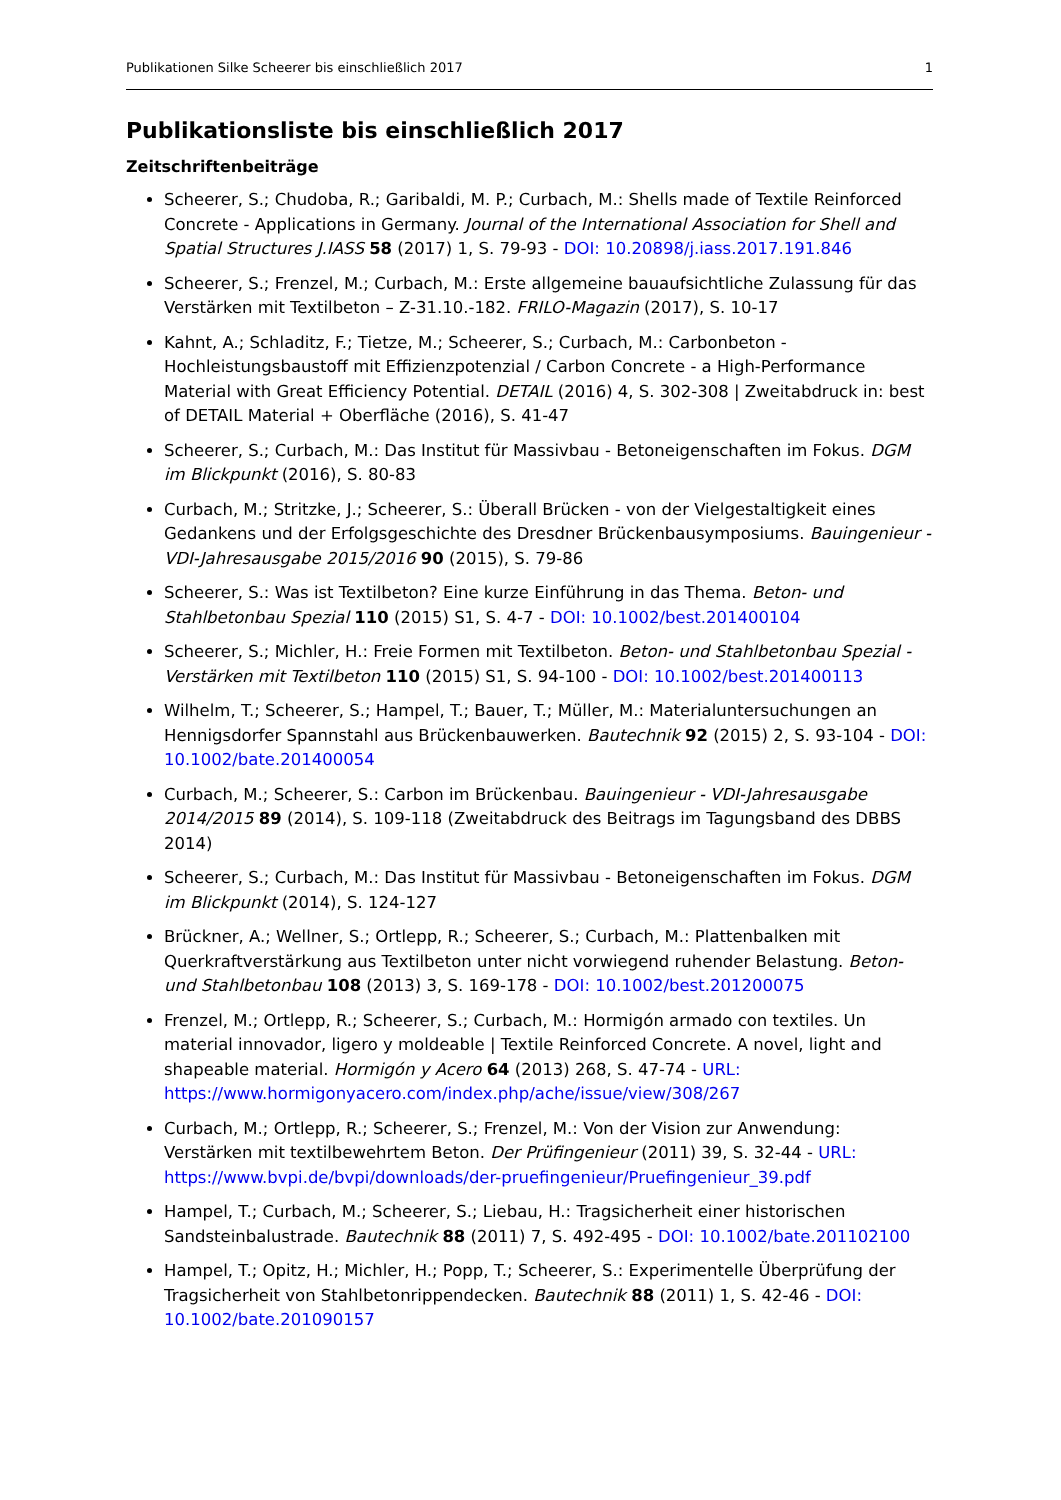Publikationen Silke Scheerer bis einschließlich 2017 1
Publikationsliste bis einschließlich 2017
Zeitschriftenbeiträge
Scheerer, S.; Chudoba, R.; Garibaldi, M. P.; Curbach, M.: Shells made of Textile Reinforced Concrete - Applications in Germany. Journal of the International Association for Shell and Spatial Structures J.IASS 58 (2017) 1, S. 79-93 - DOI: 10.20898/j.iass.2017.191.846
Scheerer, S.; Frenzel, M.; Curbach, M.: Erste allgemeine bauaufsichtliche Zulassung für das Verstärken mit Textilbeton – Z-31.10.-182. FRILO-Magazin (2017), S. 10-17
Kahnt, A.; Schladitz, F.; Tietze, M.; Scheerer, S.; Curbach, M.: Carbonbeton - Hochleistungsbaustoff mit Effizienzpotenzial / Carbon Concrete - a High-Performance Material with Great Efficiency Potential. DETAIL (2016) 4, S. 302-308 | Zweitabdruck in: best of DETAIL Material + Oberfläche (2016), S. 41-47
Scheerer, S.; Curbach, M.: Das Institut für Massivbau - Betoneigenschaften im Fokus. DGM im Blickpunkt (2016), S. 80-83
Curbach, M.; Stritzke, J.; Scheerer, S.: Überall Brücken - von der Vielgestaltigkeit eines Gedankens und der Erfolgsgeschichte des Dresdner Brückenbausymposiums. Bauingenieur - VDI-Jahresausgabe 2015/2016 90 (2015), S. 79-86
Scheerer, S.: Was ist Textilbeton? Eine kurze Einführung in das Thema. Beton- und Stahlbetonbau Spezial 110 (2015) S1, S. 4-7 - DOI: 10.1002/best.201400104
Scheerer, S.; Michler, H.: Freie Formen mit Textilbeton. Beton- und Stahlbetonbau Spezial - Verstärken mit Textilbeton 110 (2015) S1, S. 94-100 - DOI: 10.1002/best.201400113
Wilhelm, T.; Scheerer, S.; Hampel, T.; Bauer, T.; Müller, M.: Materialuntersuchungen an Hennigsdorfer Spannstahl aus Brückenbauwerken. Bautechnik 92 (2015) 2, S. 93-104 - DOI: 10.1002/bate.201400054
Curbach, M.; Scheerer, S.: Carbon im Brückenbau. Bauingenieur - VDI-Jahresausgabe 2014/2015 89 (2014), S. 109-118 (Zweitabdruck des Beitrags im Tagungsband des DBBS 2014)
Scheerer, S.; Curbach, M.: Das Institut für Massivbau - Betoneigenschaften im Fokus. DGM im Blickpunkt (2014), S. 124-127
Brückner, A.; Wellner, S.; Ortlepp, R.; Scheerer, S.; Curbach, M.: Plattenbalken mit Querkraftverstärkung aus Textilbeton unter nicht vorwiegend ruhender Belastung. Beton- und Stahlbetonbau 108 (2013) 3, S. 169-178 - DOI: 10.1002/best.201200075
Frenzel, M.; Ortlepp, R.; Scheerer, S.; Curbach, M.: Hormigón armado con textiles. Un material innovador, ligero y moldeable | Textile Reinforced Concrete. A novel, light and shapeable material. Hormigón y Acero 64 (2013) 268, S. 47-74 - URL: https://www.hormigonyacero.com/index.php/ache/issue/view/308/267
Curbach, M.; Ortlepp, R.; Scheerer, S.; Frenzel, M.: Von der Vision zur Anwendung: Verstärken mit textilbewehrtem Beton. Der Prüfingenieur (2011) 39, S. 32-44 - URL: https://www.bvpi.de/bvpi/downloads/der-pruefingenieur/Pruefingenieur_39.pdf
Hampel, T.; Curbach, M.; Scheerer, S.; Liebau, H.: Tragsicherheit einer historischen Sandsteinbalustrade. Bautechnik 88 (2011) 7, S. 492-495 - DOI: 10.1002/bate.201102100
Hampel, T.; Opitz, H.; Michler, H.; Popp, T.; Scheerer, S.: Experimentelle Überprüfung der Tragsicherheit von Stahlbetonrippendecken. Bautechnik 88 (2011) 1, S. 42-46 - DOI: 10.1002/bate.201090157